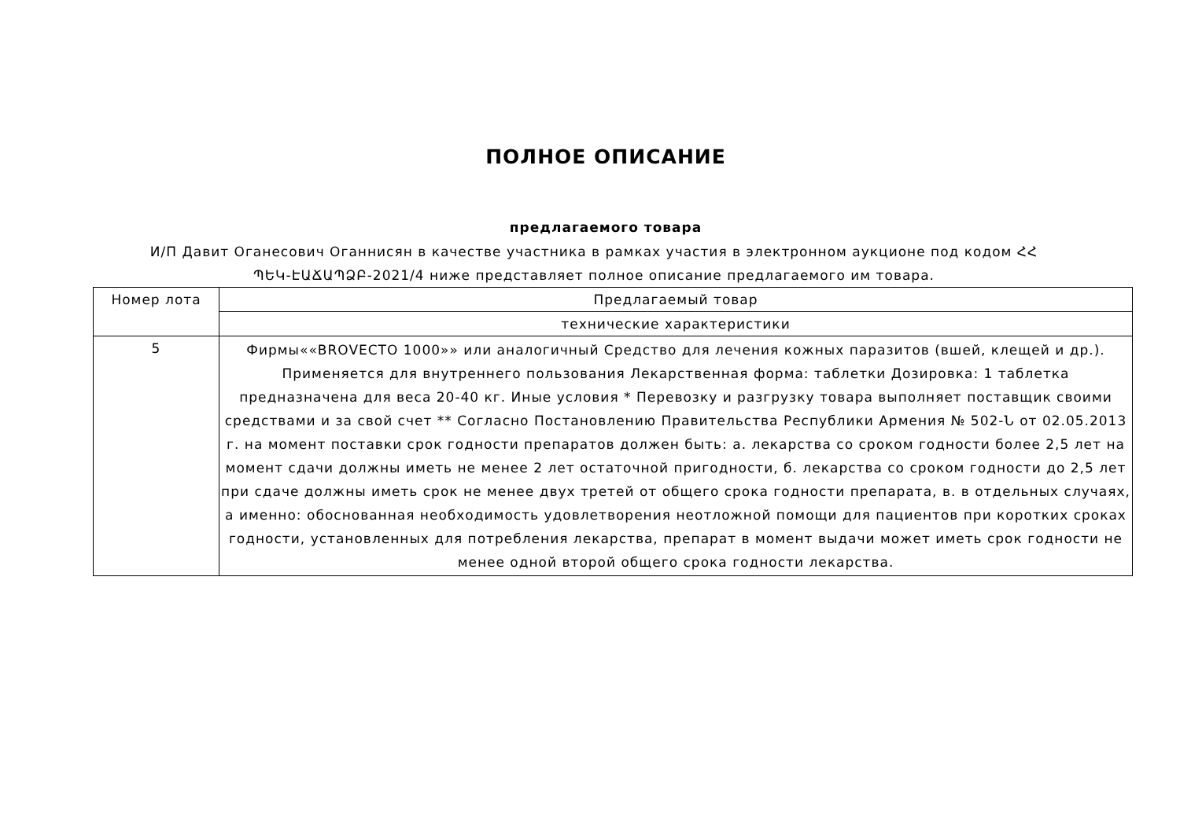ПОЛНОЕ ОПИСАНИЕ
предлагаемого товара
И/П Давит Оганесович Оганнисян в качестве участника в рамках участия в электронном аукционе под кодом ՀՀ ՊԵԿ-ԷԱՃԱՊՁԲ-2021/4 ниже представляет полное описание предлагаемого им товара.
| Номер лота | Предлагаемый товар |
| --- | --- |
| | технические характеристики |
| 5 | Фирмы««BROVECTO 1000»» или аналогичный Средство для лечения кожных паразитов (вшей, клещей и др.). Применяется для внутреннего пользования Лекарственная форма: таблетки Дозировка: 1 таблетка предназначена для веса 20-40 кг. Иные условия * Перевозку и разгрузку товара выполняет поставщик своими средствами и за свой счет ** Согласно Постановлению Правительства Республики Армения № 502-Ն от 02.05.2013 г. на момент поставки срок годности препаратов должен быть: а. лекарства со сроком годности более 2,5 лет на момент сдачи должны иметь не менее 2 лет остаточной пригодности, б. лекарства со сроком годности до 2,5 лет при сдаче должны иметь срок не менее двух третей от общего срока годности препарата, в. в отдельных случаях, а именно: обоснованная необходимость удовлетворения неотложной помощи для пациентов при коротких сроках годности, установленных для потребления лекарства, препарат в момент выдачи может иметь срок годности не менее одной второй общего срока годности лекарства. |